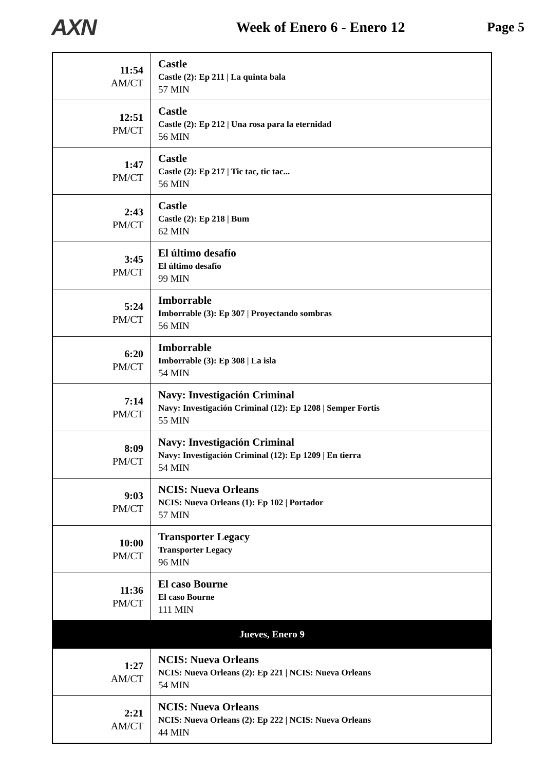AXN
Week of Enero 6 - Enero 12 Page 5
| 11:54 AM/CT | Castle Castle (2): Ep 211 / La quinta bala 57 MIN |
| 12:51 PM/CT | Castle Castle (2): Ep 212 / Una rosa para la eternidad 56 MIN |
| 1:47 PM/CT | Castle Castle (2): Ep 217 / Tic tac, tic tac... 56 MIN |
| 2:43 PM/CT | Castle Castle (2): Ep 218 / Bum 62 MIN |
| 3:45 PM/CT | El último desafío El último desafío 99 MIN |
| 5:24 PM/CT | Imborrable Imborrable (3): Ep 307 / Proyectando sombras 56 MIN |
| 6:20 PM/CT | Imborrable Imborrable (3): Ep 308 / La isla 54 MIN |
| 7:14 PM/CT | Navy: Investigación Criminal Navy: Investigación Criminal (12): Ep 1208 / Semper Fortis 55 MIN |
| 8:09 PM/CT | Navy: Investigación Criminal Navy: Investigación Criminal (12): Ep 1209 / En tierra 54 MIN |
| 9:03 PM/CT | NCIS: Nueva Orleans NCIS: Nueva Orleans (1): Ep 102 / Portador 57 MIN |
| 10:00 PM/CT | Transporter Legacy Transporter Legacy 96 MIN |
| 11:36 PM/CT | El caso Bourne El caso Bourne 111 MIN |
| Jueves, Enero 9 | |
| 1:27 AM/CT | NCIS: Nueva Orleans NCIS: Nueva Orleans (2): Ep 221 / NCIS: Nueva Orleans 54 MIN |
| 2:21 AM/CT | NCIS: Nueva Orleans NCIS: Nueva Orleans (2): Ep 222 / NCIS: Nueva Orleans 44 MIN |